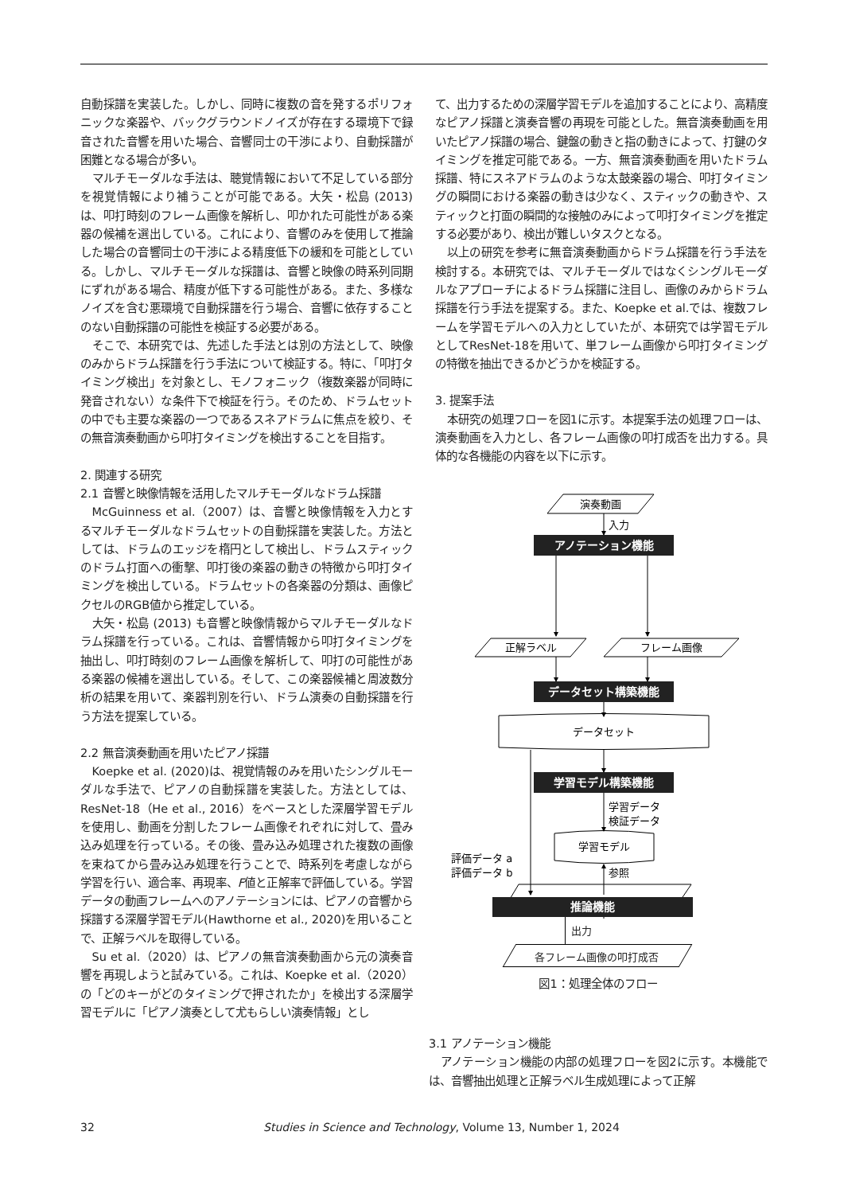自動採譜を実装した。しかし、同時に複数の音を発するポリフォニックな楽器や、バックグラウンドノイズが存在する環境下で録音された音響を用いた場合、音響同士の干渉により、自動採譜が困難となる場合が多い。
マルチモーダルな手法は、聴覚情報において不足している部分を視覚情報により補うことが可能である。大矢・松島 (2013) は、叩打時刻のフレーム画像を解析し、叩かれた可能性がある楽器の候補を選出している。これにより、音響のみを使用して推論した場合の音響同士の干渉による精度低下の緩和を可能としている。しかし、マルチモーダルな採譜は、音響と映像の時系列同期にずれがある場合、精度が低下する可能性がある。また、多様なノイズを含む悪環境で自動採譜を行う場合、音響に依存することのない自動採譜の可能性を検証する必要がある。
そこで、本研究では、先述した手法とは別の方法として、映像のみからドラム採譜を行う手法について検証する。特に、「叩打タイミング検出」を対象とし、モノフォニック（複数楽器が同時に発音されない）な条件下で検証を行う。そのため、ドラムセットの中でも主要な楽器の一つであるスネアドラムに焦点を絞り、その無音演奏動画から叩打タイミングを検出することを目指す。
2. 関連する研究
2.1 音響と映像情報を活用したマルチモーダルなドラム採譜
McGuinness et al.（2007）は、音響と映像情報を入力とするマルチモーダルなドラムセットの自動採譜を実装した。方法としては、ドラムのエッジを楕円として検出し、ドラムスティックのドラム打面への衝撃、叩打後の楽器の動きの特徴から叩打タイミングを検出している。ドラムセットの各楽器の分類は、画像ピクセルのRGB値から推定している。
大矢・松島 (2013) も音響と映像情報からマルチモーダルなドラム採譜を行っている。これは、音響情報から叩打タイミングを抽出し、叩打時刻のフレーム画像を解析して、叩打の可能性がある楽器の候補を選出している。そして、この楽器候補と周波数分析の結果を用いて、楽器判別を行い、ドラム演奏の自動採譜を行う方法を提案している。
2.2 無音演奏動画を用いたピアノ採譜
Koepke et al. (2020)は、視覚情報のみを用いたシングルモーダルな手法で、ピアノの自動採譜を実装した。方法としては、ResNet-18（He et al., 2016）をベースとした深層学習モデルを使用し、動画を分割したフレーム画像それぞれに対して、畳み込み処理を行っている。その後、畳み込み処理された複数の画像を束ねてから畳み込み処理を行うことで、時系列を考慮しながら学習を行い、適合率、再現率、F値と正解率で評価している。学習データの動画フレームへのアノテーションには、ピアノの音響から採譜する深層学習モデル(Hawthorne et al., 2020)を用いることで、正解ラベルを取得している。
Su et al.（2020）は、ピアノの無音演奏動画から元の演奏音響を再現しようと試みている。これは、Koepke et al.（2020）の「どのキーがどのタイミングで押されたか」を検出する深層学習モデルに「ピアノ演奏として尤もらしい演奏情報」とし
て、出力するための深層学習モデルを追加することにより、高精度なピアノ採譜と演奏音響の再現を可能とした。無音演奏動画を用いたピアノ採譜の場合、鍵盤の動きと指の動きによって、打鍵のタイミングを推定可能である。一方、無音演奏動画を用いたドラム採譜、特にスネアドラムのような太鼓楽器の場合、叩打タイミングの瞬間における楽器の動きは少なく、スティックの動きや、スティックと打面の瞬間的な接触のみによって叩打タイミングを推定する必要があり、検出が難しいタスクとなる。
以上の研究を参考に無音演奏動画からドラム採譜を行う手法を検討する。本研究では、マルチモーダルではなくシングルモーダルなアプローチによるドラム採譜に注目し、画像のみからドラム採譜を行う手法を提案する。また、Koepke et al.では、複数フレームを学習モデルへの入力としていたが、本研究では学習モデルとしてResNet-18を用いて、単フレーム画像から叩打タイミングの特徴を抽出できるかどうかを検証する。
3. 提案手法
本研究の処理フローを図1に示す。本提案手法の処理フローは、演奏動画を入力とし、各フレーム画像の叩打成否を出力する。具体的な各機能の内容を以下に示す。
演奏動画
入力
アノテーション機能
正解ラベル
フレーム画像
データセット構築機能
データセット
学習モデル構築機能
学習データ
検証データ
学習モデル
評価データ a
評価データ b
参照
推論機能
出力
各フレーム画像の叩打成否
図1：処理全体のフロー
3.1 アノテーション機能
アノテーション機能の内部の処理フローを図2に示す。本機能では、音響抽出処理と正解ラベル生成処理によって正解
32 Studies in Science and Technology, Volume 13, Number 1, 2024